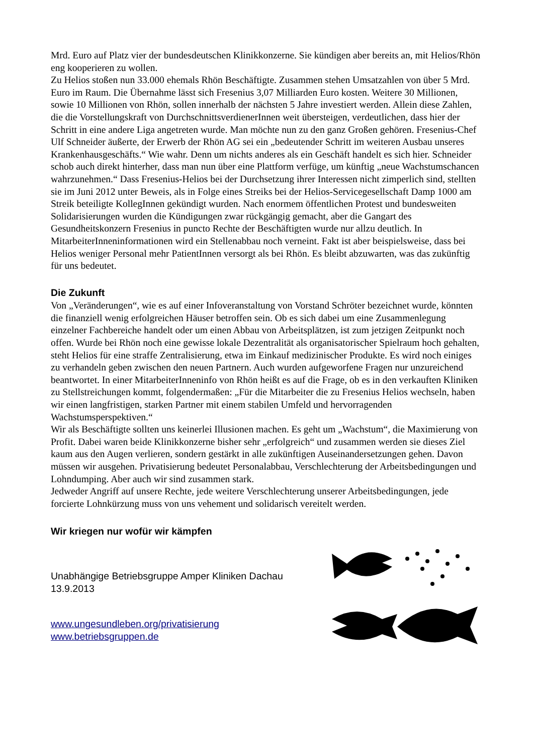Mrd. Euro auf Platz vier der bundesdeutschen Klinikkonzerne. Sie kündigen aber bereits an, mit Helios/Rhön eng kooperieren zu wollen.
Zu Helios stoßen nun 33.000 ehemals Rhön Beschäftigte. Zusammen stehen Umsatzahlen von über 5 Mrd. Euro im Raum. Die Übernahme lässt sich Fresenius 3,07 Milliarden Euro kosten. Weitere 30 Millionen, sowie 10 Millionen von Rhön, sollen innerhalb der nächsten 5 Jahre investiert werden. Allein diese Zahlen, die die Vorstellungskraft von DurchschnittsverdienerInnen weit übersteigen, verdeutlichen, dass hier der Schritt in eine andere Liga angetreten wurde. Man möchte nun zu den ganz Großen gehören. Fresenius-Chef Ulf Schneider äußerte, der Erwerb der Rhön AG sei ein „bedeutender Schritt im weiteren Ausbau unseres Krankenhausgeschäfts.“ Wie wahr. Denn um nichts anderes als ein Geschäft handelt es sich hier. Schneider schob auch direkt hinterher, dass man nun über eine Plattform verfüge, um künftig „neue Wachstumschancen wahrzunehmen.“ Dass Fresenius-Helios bei der Durchsetzung ihrer Interessen nicht zimperlich sind, stellten sie im Juni 2012 unter Beweis, als in Folge eines Streiks bei der Helios-Servicegesellschaft Damp 1000 am Streik beteiligte KollegInnen gekündigt wurden. Nach enormem öffentlichen Protest und bundesweiten Solidarisierungen wurden die Kündigungen zwar rückgängig gemacht, aber die Gangart des Gesundheitskonzern Fresenius in puncto Rechte der Beschäftigten wurde nur allzu deutlich. In MitarbeiterInneninformationen wird ein Stellenabbau noch verneint. Fakt ist aber beispielsweise, dass bei Helios weniger Personal mehr PatientInnen versorgt als bei Rhön. Es bleibt abzuwarten, was das zukünftig für uns bedeutet.
Die Zukunft
Von „Veränderungen“, wie es auf einer Infoveranstaltung von Vorstand Schröter bezeichnet wurde, könnten die finanziell wenig erfolgreichen Häuser betroffen sein. Ob es sich dabei um eine Zusammenlegung einzelner Fachbereiche handelt oder um einen Abbau von Arbeitsplätzen, ist zum jetzigen Zeitpunkt noch offen. Wurde bei Rhön noch eine gewisse lokale Dezentralität als organisatorischer Spielraum hoch gehalten, steht Helios für eine straffe Zentralisierung, etwa im Einkauf medizinischer Produkte. Es wird noch einiges zu verhandeln geben zwischen den neuen Partnern. Auch wurden aufgeworfene Fragen nur unzureichend beantwortet. In einer MitarbeiterInneninfo von Rhön heißt es auf die Frage, ob es in den verkauften Kliniken zu Stellstreichungen kommt, folgendermaßen: „Für die Mitarbeiter die zu Fresenius Helios wechseln, haben wir einen langfristigen, starken Partner mit einem stabilen Umfeld und hervorragenden Wachstumsperspektiven.“
Wir als Beschäftigte sollten uns keinerlei Illusionen machen. Es geht um „Wachstum“, die Maximierung von Profit. Dabei waren beide Klinikkonzerne bisher sehr „erfolgreich“ und zusammen werden sie dieses Ziel kaum aus den Augen verlieren, sondern gestärkt in alle zukünftigen Auseinandersetzungen gehen. Davon müssen wir ausgehen. Privatisierung bedeutet Personalabbau, Verschlechterung der Arbeitsbedingungen und Lohndumping. Aber auch wir sind zusammen stark.
Jedweder Angriff auf unsere Rechte, jede weitere Verschlechterung unserer Arbeitsbedingungen, jede forcierte Lohnkürzung muss von uns vehement und solidarisch vereitelt werden.
Wir kriegen nur wofür wir kämpfen
Unabhängige Betriebsgruppe Amper Kliniken Dachau
13.9.2013
www.ungesundleben.org/privatisierung
www.betriebsgruppen.de